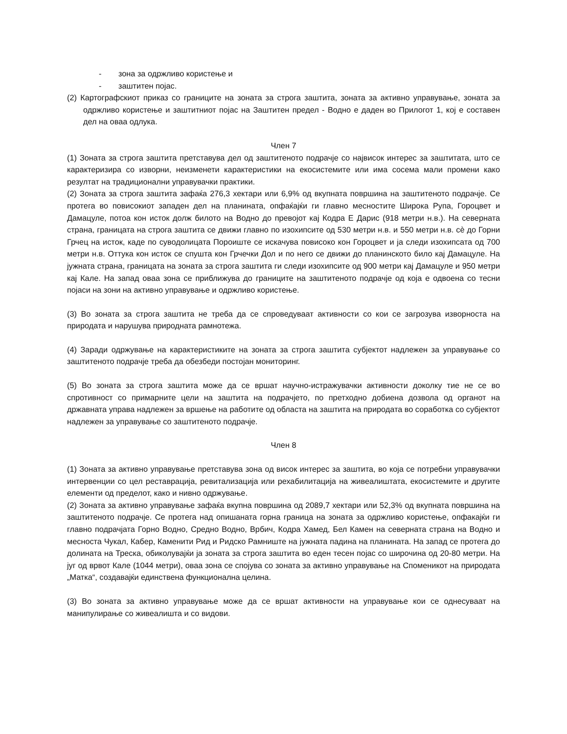- зона за одржливо користење и
- заштитен појас.
(2) Картографскиот приказ со границите на зоната за строга заштита, зоната за активно управување, зоната за одржливо користење и заштитниот појас на Заштитен предел - Водно е даден во Прилогот 1, кој е составен дел на оваа одлука.
Член 7
(1) Зоната за строга заштита претставува дел од заштитеното подрачје со највисок интерес за заштитата, што се карактеризира со изворни, неизменети карактеристики на екосистемите или има сосема мали промени како резултат на традиционални управувачки практики.
(2) Зоната за строга заштита зафаќа 276,3 хектари или 6,9% од вкупната површина на заштитеното подрачје. Се протега во повисокиот западен дел на планината, опфаќајќи ги главно месностите Широка Рупа, Гороцвет и Дамацуле, потоа кон исток долж билото на Водно до превојот кај Кодра Е Дарис (918 метри н.в.). На северната страна, границата на строга заштита се движи главно по изохипсите од 530 метри н.в. и 550 метри н.в. сè до Горни Грчец на исток, каде по суводолицата Пороиште се искачува повисоко кон Гороцвет и ја следи изохипсата од 700 метри н.в. Оттука кон исток се спушта кон Грчечки Дол и по него се движи до планинското било кај Дамацуле. На јужната страна, границата на зоната за строга заштита ги следи изохипсите од 900 метри кај Дамацуле и 950 метри кај Кале. На запад оваа зона се приближува до границите на заштитеното подрачје од која е одвоена со тесни појаси на зони на активно управување и одржливо користење.
(3) Во зоната за строга заштита не треба да се спроведуваат активности со кои се загрозува изворноста на природата и нарушува природната рамнотежа.
(4) Заради одржување на карактеристиките на зоната за строга заштита субјектот надлежен за управување со заштитеното подрачје треба да обезбеди постојан мониторинг.
(5) Во зоната за строга заштита може да се вршат научно-истражувачки активности доколку тие не се во спротивност со примарните цели на заштита на подрачјето, по претходно добиена дозвола од органот на државната управа надлежен за вршење на работите од областа на заштита на природата во соработка со субјектот надлежен за управување со заштитеното подрачје.
Член 8
(1) Зоната за активно управување претставува зона од висок интерес за заштита, во која се потребни управувачки интервенции со цел реставрација, ревитализација или рехабилитација на живеалиштата, екосистемите и другите елементи од пределот, како и нивно одржување.
(2) Зоната за активно управување зафаќа вкупна површина од 2089,7 хектари или 52,3% од вкупната површина на заштитеното подрачје. Се протега над опишаната горна граница на зоната за одржливо користење, опфакајќи ги главно подрачјата Горно Водно, Средно Водно, Врбич, Кодра Хамед, Бел Камен на северната страна на Водно и месноста Чукал, Кабер, Каменити Рид и Ридско Рамниште на јужната падина на планината. На запад се протега до долината на Треска, обиколувајќи ја зоната за строга заштита во еден тесен појас со широчина од 20-80 метри. На југ од врвот Кале (1044 метри), оваа зона се спојува со зоната за активно управување на Споменикот на природата „Матка“, создавајќи единствена функционална целина.
(3) Во зоната за активно управување може да се вршат активности на управување кои се однесуваат на манипулирање со живеалишта и со видови.